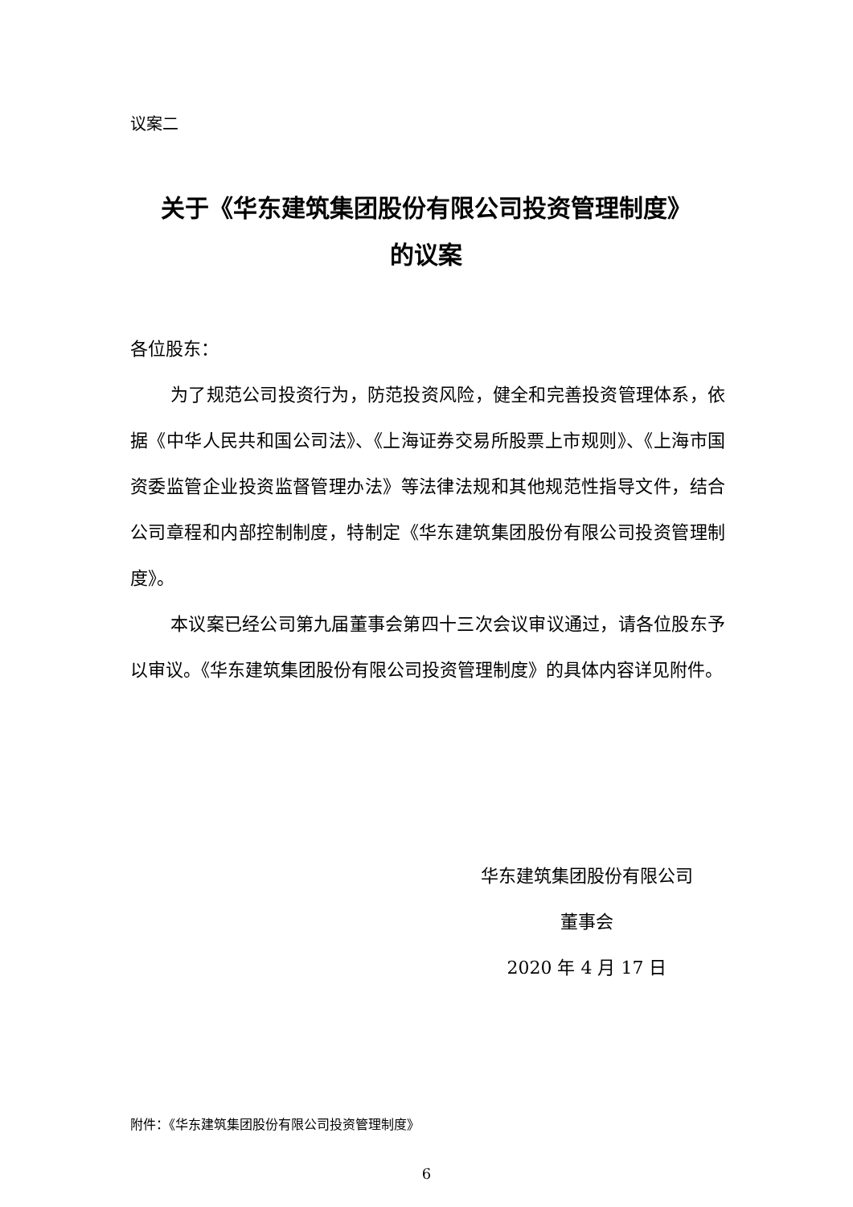议案二
关于《华东建筑集团股份有限公司投资管理制度》
的议案
各位股东：
为了规范公司投资行为，防范投资风险，健全和完善投资管理体系，依据《中华人民共和国公司法》、《上海证券交易所股票上市规则》、《上海市国资委监管企业投资监督管理办法》等法律法规和其他规范性指导文件，结合公司章程和内部控制制度，特制定《华东建筑集团股份有限公司投资管理制度》。
本议案已经公司第九届董事会第四十三次会议审议通过，请各位股东予以审议。《华东建筑集团股份有限公司投资管理制度》的具体内容详见附件。
华东建筑集团股份有限公司
董事会
2020 年 4 月 17 日
附件：《华东建筑集团股份有限公司投资管理制度》
6